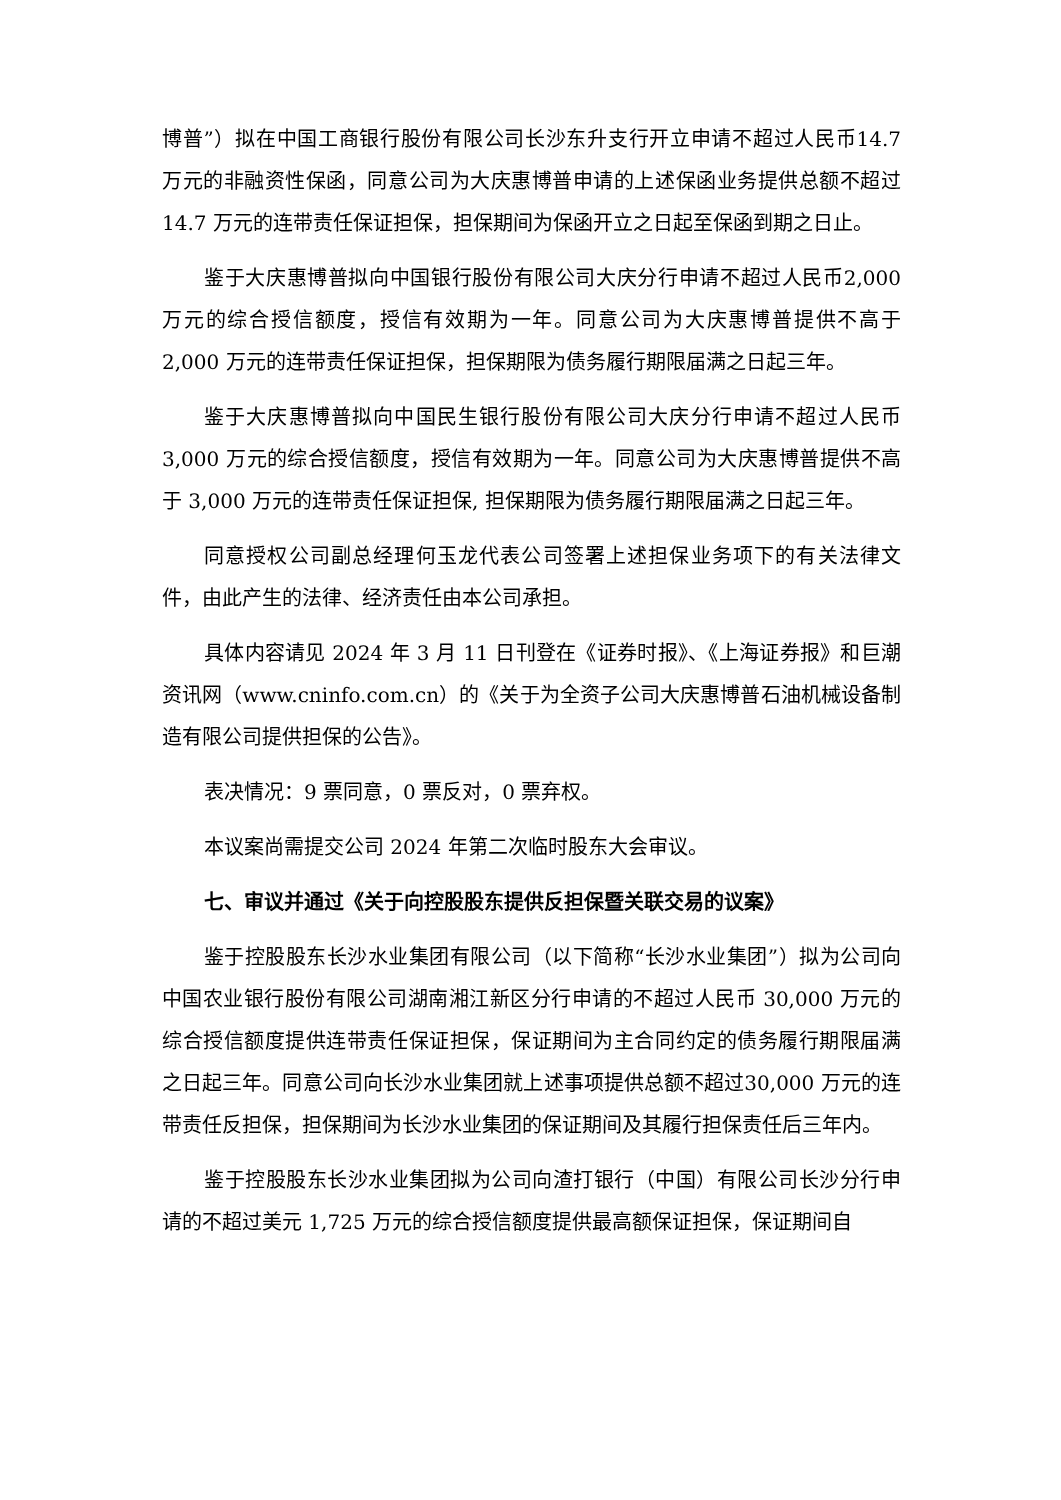博普”）拟在中国工商银行股份有限公司长沙东升支行开立申请不超过人民币14.7 万元的非融资性保函，同意公司为大庆惠博普申请的上述保函业务提供总额不超过 14.7 万元的连带责任保证担保，担保期间为保函开立之日起至保函到期之日止。
鉴于大庆惠博普拟向中国银行股份有限公司大庆分行申请不超过人民币2,000 万元的综合授信额度，授信有效期为一年。同意公司为大庆惠博普提供不高于 2,000 万元的连带责任保证担保，担保期限为债务履行期限届满之日起三年。
鉴于大庆惠博普拟向中国民生银行股份有限公司大庆分行申请不超过人民币 3,000 万元的综合授信额度，授信有效期为一年。同意公司为大庆惠博普提供不高于 3,000 万元的连带责任保证担保, 担保期限为债务履行期限届满之日起三年。
同意授权公司副总经理何玉龙代表公司签署上述担保业务项下的有关法律文件，由此产生的法律、经济责任由本公司承担。
具体内容请见 2024 年 3 月 11 日刊登在《证券时报》、《上海证券报》和巨潮资讯网（www.cninfo.com.cn）的《关于为全资子公司大庆惠博普石油机械设备制造有限公司提供担保的公告》。
表决情况：9 票同意，0 票反对，0 票弃权。
本议案尚需提交公司 2024 年第二次临时股东大会审议。
七、审议并通过《关于向控股股东提供反担保暨关联交易的议案》
鉴于控股股东长沙水业集团有限公司（以下简称“长沙水业集团”）拟为公司向中国农业银行股份有限公司湖南湘江新区分行申请的不超过人民币 30,000 万元的综合授信额度提供连带责任保证担保，保证期间为主合同约定的债务履行期限届满之日起三年。同意公司向长沙水业集团就上述事项提供总额不超过30,000 万元的连带责任反担保，担保期间为长沙水业集团的保证期间及其履行担保责任后三年内。
鉴于控股股东长沙水业集团拟为公司向渣打银行（中国）有限公司长沙分行申请的不超过美元 1,725 万元的综合授信额度提供最高额保证担保，保证期间自